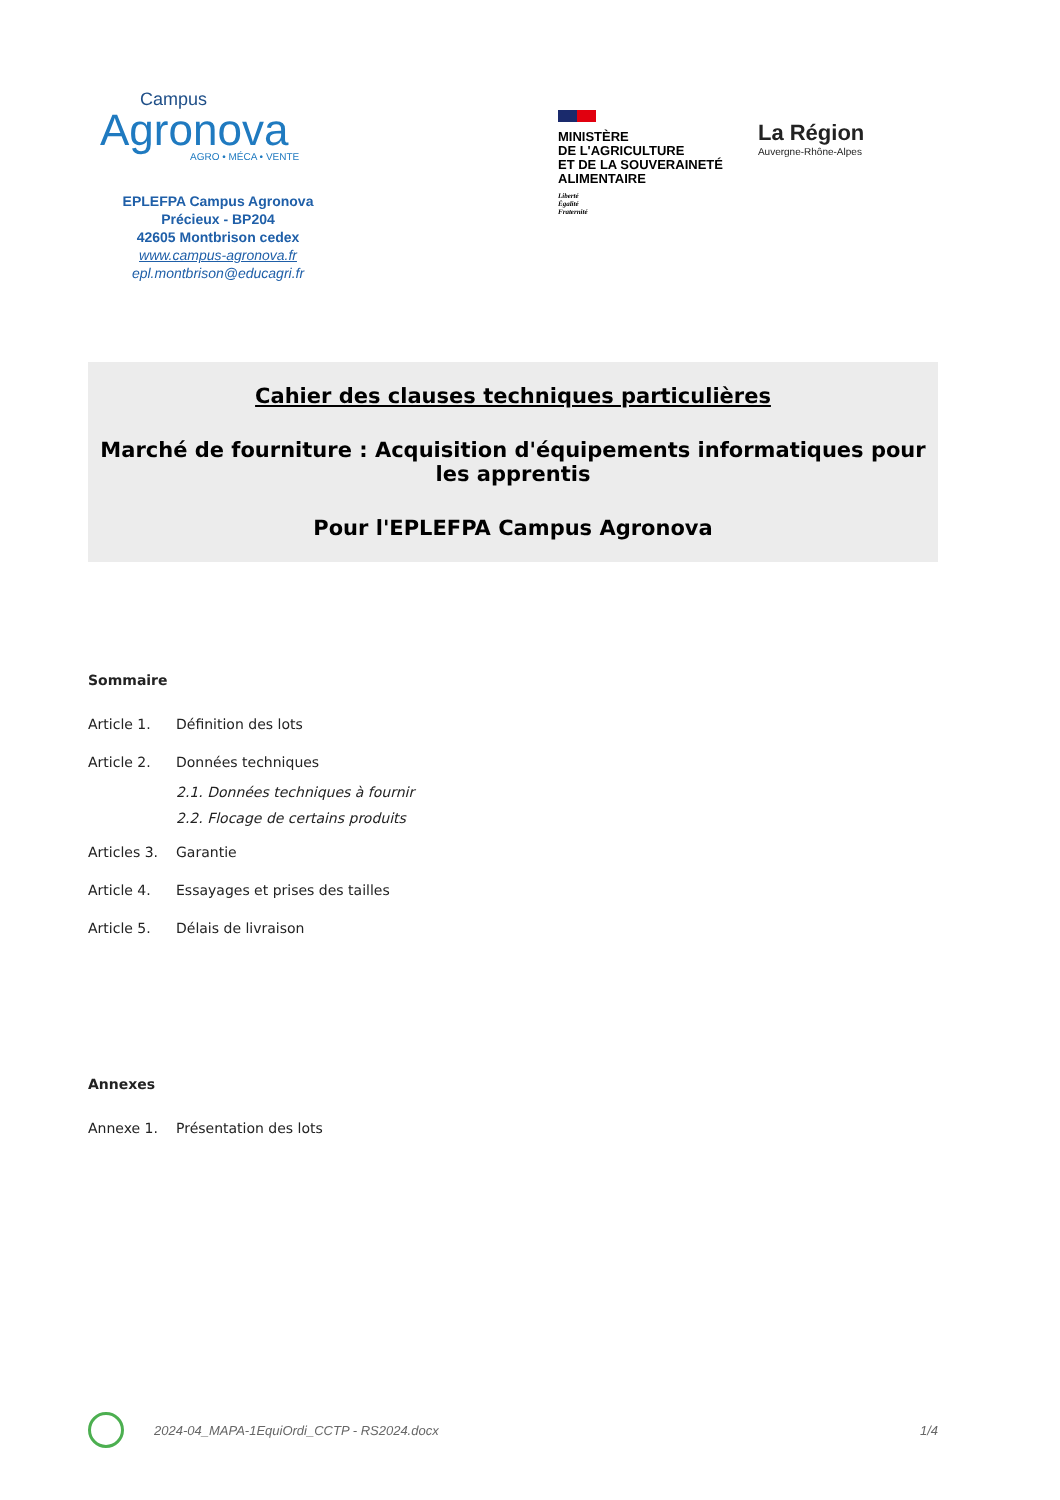Campus
Agronova
AGRO • MÉCA • VENTE
EPLEFPA Campus Agronova
Précieux - BP204
42605 Montbrison cedex
www.campus-agronova.fr
epl.montbrison@educagri.fr
MINISTÈRE
DE L'AGRICULTURE
ET DE LA SOUVERAINETÉ
ALIMENTAIRE
Liberté
Égalité
Fraternité
La Région
Auvergne-Rhône-Alpes
Cahier des clauses techniques particulières
Marché de fourniture : Acquisition d'équipements informatiques pour les apprentis
Pour l'EPLEFPA Campus Agronova
Sommaire
Article 1. Définition des lots
Article 2. Données techniques
2.1. Données techniques à fournir
2.2. Flocage de certains produits
Articles 3. Garantie
Article 4. Essayages et prises des tailles
Article 5. Délais de livraison
Annexes
Annexe 1. Présentation des lots
2024-04_MAPA-1EquiOrdi_CCTP - RS2024.docx 1/4